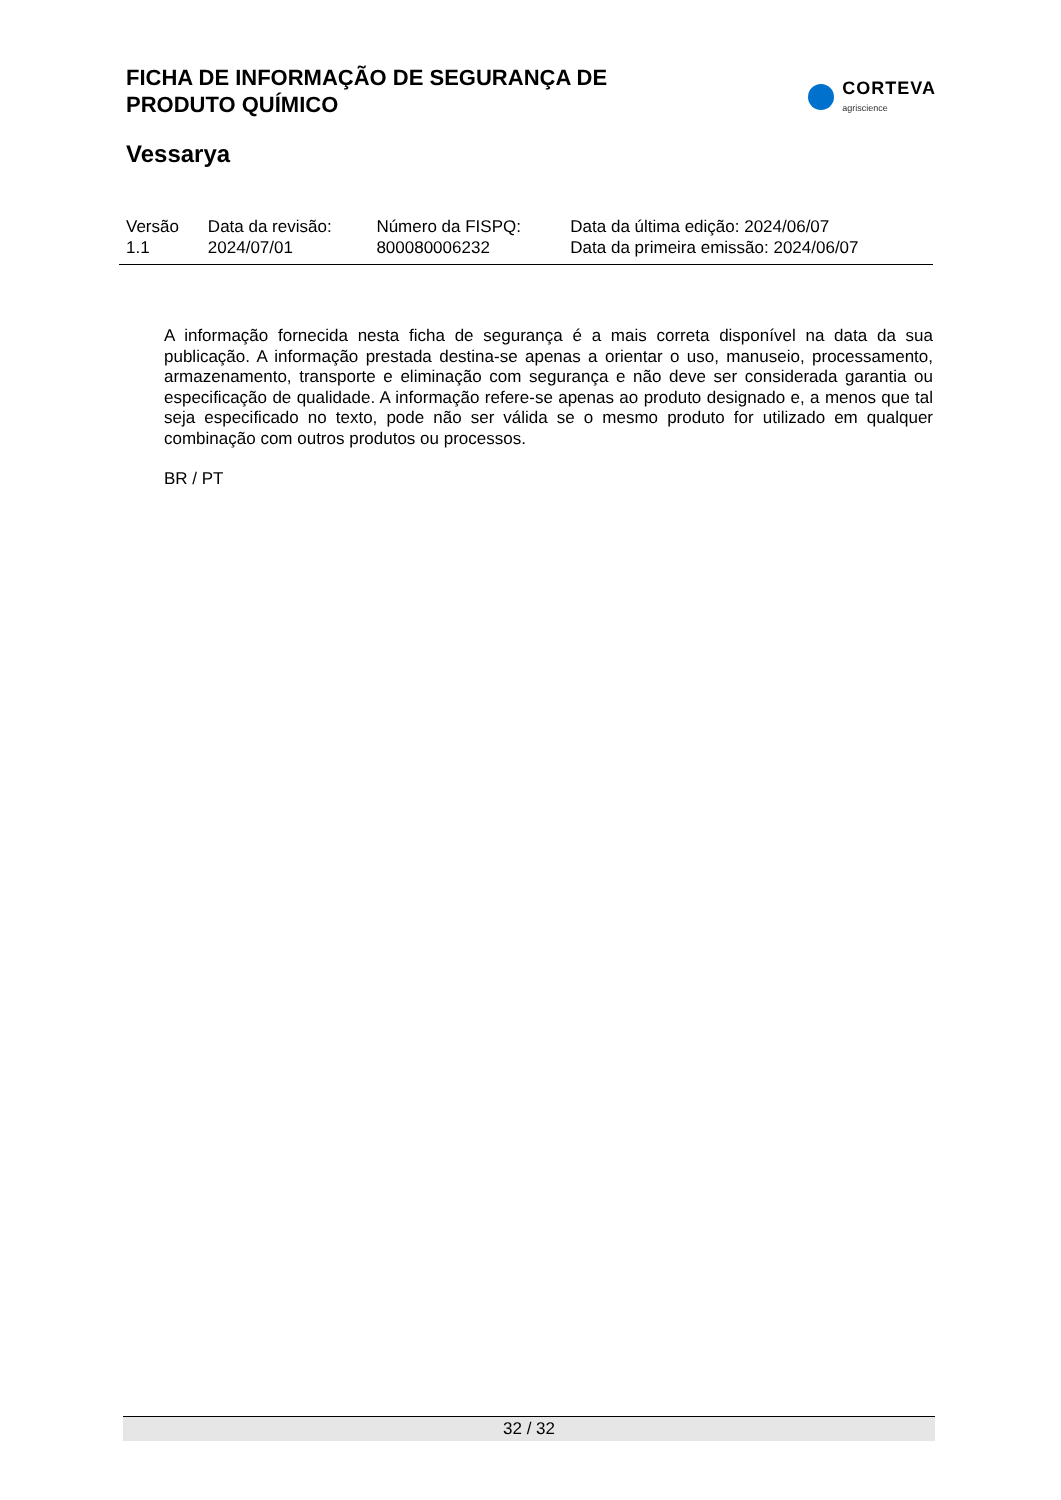FICHA DE INFORMAÇÃO DE SEGURANÇA DE
PRODUTO QUÍMICO
CORTEVA
agriscience
Vessarya
| Versão 1.1 | Data da revisão: 2024/07/01 | Número da FISPQ: 800080006232 | Data da última edição: 2024/06/07 Data da primeira emissão: 2024/06/07 |
A informação fornecida nesta ficha de segurança é a mais correta disponível na data da sua publicação. A informação prestada destina-se apenas a orientar o uso, manuseio, processamento, armazenamento, transporte e eliminação com segurança e não deve ser considerada garantia ou especificação de qualidade. A informação refere-se apenas ao produto designado e, a menos que tal seja especificado no texto, pode não ser válida se o mesmo produto for utilizado em qualquer combinação com outros produtos ou processos.
BR / PT
32 / 32